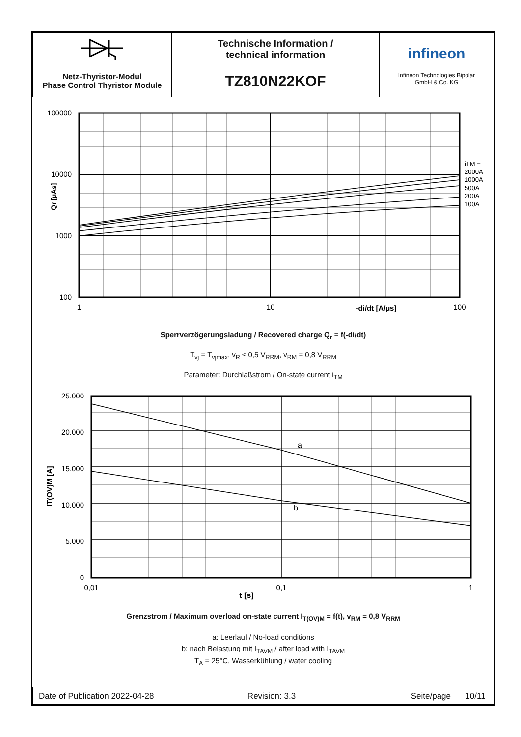| | Technische Information / technical information | infineon Infineon Technologies Bipolar GmbH & Co. KG |
| Netz-Thyristor-Modul Phase Control Thyristor Module | TZ810N22KOF | |
100000
10000
1000
100
Qr [µAs]
iTM =
2000A
1000A
500A
200A
100A
1
10
100
-di/dt [A/µs]
Sperrverzögerungsladung / Recovered charge Q<sub>r</sub> = f(-di/dt)
T<sub>vj</sub> = T<sub>vjmax</sub>, v<sub>R</sub> ≤ 0,5 V<sub>RRM</sub>, v<sub>RM</sub> = 0,8 V<sub>RRM</sub>
Parameter: Durchlaßstrom / On-state current i<sub>TM</sub>
25.000
20.000
15.000
10.000
5.000
0
IT(OV)M [A]
a
b
0,01
0,1
1
t [s]
Grenzstrom / Maximum overload on-state current I<sub>T(OV)M</sub> = f(t), v<sub>RM</sub> = 0,8 V<sub>RRM</sub>
a: Leerlauf / No-load conditions
b: nach Belastung mit I<sub>TAVM</sub> / after load with I<sub>TAVM</sub>
T<sub>A</sub> = 25°C, Wasserkühlung / water cooling
| Date of Publication 2022-04-28 | Revision: 3.3 | Seite/page | 10/11 |